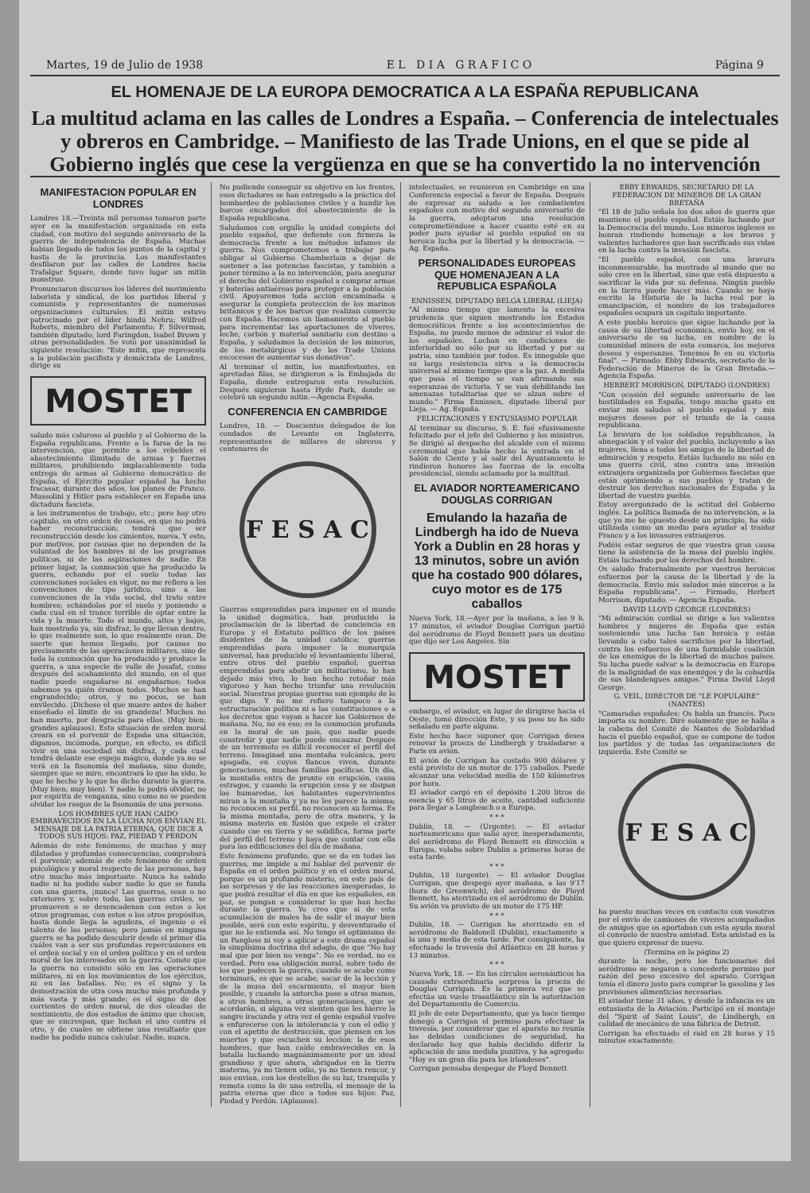Martes, 19 de Julio de 1938 E L D I A G R A F I C O Página 9
EL HOMENAJE DE LA EUROPA DEMOCRATICA A LA ESPAÑA REPUBLICANA
La multitud aclama en las calles de Londres a España. – Conferencia de intelectuales y obreros en Cambridge. – Manifiesto de las Trade Unions, en el que se pide al Gobierno inglés que cese la vergüenza en que se ha convertido la no intervención
MANIFESTACION POPULAR EN LONDRES
Londres 18.—Treinta mil personas tomaron parte ayer en la manifestación organizada en esta ciudad, con motivo del segundo aniversario de la guerra de independencia de España. Muchas habían llegado de todos los puntos de la capital y hasta de la provincia. Los manifestantes desfilaron por las calles de Londres hacia Trafalgar Square, donde tuvo lugar un mitin monstruo.
Pronunciaron discursos los líderes del movimiento laborista y sindical, de los partidos liberal y comunista y representantes de numerosas organizaciones culturales. El mitin estuvo patrocinado por el líder hindú Nehru; Wilfred Roberts, miembro del Parlamento; F. Silverman, también diputado; lord Faringdon, Isabel Brown y otras personalidades. Se votó por unanimidad la siguiente resolución: "Este mitin, que representa a la población pacifista y demócrata de Londres, dirige su
MOSTET
saludo más caluroso al pueblo y al Gobierno de la España republicana. Frente a la farsa de la no intervención, que permite a los rebeldes el abastecimiento ilimitado de armas y fuerzas militares, prohibiendo implacablemente toda entrega de armas al Gobierno democrático de España, el Ejército popular español ha hecho fracasar, durante dos años, los planes de Franco. Mussolini y Hitler para establecer en España una dictadura fascista.
a los instrumentos de trabajo, etc.; pero hay otro capítulo, en otro orden de cosas, en que no podrá haber reconstrucción; tendrá que ser reconstrucción desde los cimientos, nueva. Y esto, por motivos, por causas que no dependen de la voluntad de los hombres ni de los programas políticos, ni de las aspiraciones de nadie. En primer lugar, la conmoción que ha producido la guerra, echando por el suelo todas las convenciones sociales en vigor, no me refiero a las convenciones de tipo jurídico, sino a las convenciones de la vida social, del trato entre hombres; echándolas por el suelo y poniendo a cada cual en el trance terrible de optar entre la vida y la muerte. Todo el mundo, altos y bajos, han mostrado ya, sin disfraz, lo que llevan dentro, lo que realmente son, lo que realmente eran. De suerte que hemos llegado, por causas no precisamente de las operaciones militares, sino de toda la conmoción que ha producido y produce la guerra, a una especie de valle de Josafat, como después del acabamiento del mundo, en el que nadie puede engañarse ni engañarnos; todos sabemos ya quién éramos todos. Muchos se han engrandecido; otros, y no pocos, se han envilecido. ¡Dichoso el que muere antes de haber enseñado el límite de su grandeza! Muchos no han muerto, por desgracia para ellos. (Muy bien; grandes aplausos). Esta situación de orden moral creará en el porvenir de España una situación, digamos, incómoda, porque, en efecto, es difícil vivir en una sociedad sin disfraz, y cada cual tendrá delante ese espejo mágico, donde ya no se verá en la fisonomía del mañana, sino donde, siempre que se mire, encontrará lo que ha sido, lo que he hecho y lo que ha dicho durante la guerra. (Muy bien; muy bien). Y nadie lo podrá olvidar, no por espíritu de venganza, sino como no se pueden olvidar los rasgos de la fisonomía de una persona.
LOS HOMBRES QUE HAN CAIDO EMBRAVECIDOS EN LA LUCHA NOS ENVIAN EL MENSAJE DE LA PATRIA ETERNA, QUE DICE A TODOS SUS HIJOS: PAZ, PIEDAD Y PERDON
Además de este fenómeno, de muchas y muy dilatadas y profundas consecuencias, comprobará el porvenir; además de este fenómeno de orden psicológico y moral respecto de las personas, hay otro mucho más importante. Nunca ha sabido nadie ni ha podido saber nadie lo que se funda con una guerra, ¡nunca! Las guerras, sean o no exteriores y, sobre todo, las guerras civiles, se promueven o se desencadenan con estos o los otros programas, con estos o los otros propósitos, hasta donde llega la agudeza, el ingenio o el talento de las personas; pero jamás en ninguna guerra se ha podido descubrir desde el primer día cuáles van a ser sus profundas repercusiones en el orden social y en el orden político y en el orden moral de los interesados en la guerra. Conste que la guerra no consiste sólo en las operaciones militares, ni en los movimientos de los ejércitos, ni en las batallas. No; es el signo y la demostración de otra cosa mucho más profunda y más vasta y más grande; es el signo de dos corrientes de orden moral, de dos oleadas de sentimiento, de dos estados de ánimo que chocan, que se encrespan, que luchan el uno contra el otro, y de cuales se obtiene una resultante que nadie ha podido nunca calcular. Nadie, nunca.
No pudiendo conseguir su objetivo en los frentes, esos dictadores se han entregado a la práctica del bombardeo de poblaciones civiles y a hundir los barcos encargados del abastecimiento de la España republicana.
Saludamos con orgullo la unidad completa del pueblo español, que defiende con firmeza la democracia frente a los métodos infames de guerra. Nos comprometemos a trabajar para obligar al Gobierno Chamberlain a dejar de sostener a las potencias fascistas, y también a poner término a la no intervención, para asegurar el derecho del Gobierno español a comprar armas y baterías antiaéreas para proteger a la población civil. Apoyaremos toda acción encaminada a asegurar la completa protección de los marinos británicos y de los barcos que realizan comercio con España. Hacemos un llamamiento al pueblo para incrementar las aportaciones de víveres, leche, carbón y material sanitario con destino a España, y saludamos la decisión de los mineros, de los metalúrgicos y de los Trade Unions escocesas de aumentar sus donativos".
Al terminar el mitin, los manifestantes, en apretadas filas, se dirigieron a la Embajada de España, donde entregaron esta resolución. Después siguieron hasta Hyde Park, donde se celebró un segundo mitin.—Agencia España.
CONFERENCIA EN CAMBRIDGE
Londres, 18. — Doscientos delegados de los condados de Levante en Inglaterra, representantes de millares de obreros y centenares de
F E S A C
Guerras emprendidas para imponer en el mundo la unidad dogmática, han producido la proclamación de la libertad de conciencia en Europa y el Estatuto político de los países disidentes de la unidad católica; guerras emprendidas para imponer la monarquía universal, han producido el levantamiento liberal, entre otros del pueblo español; guerras emprendidas para abatir un militarismo, lo han dejado más vivo, lo han hecho retoñar más vigoroso y han hecho triunfar una revolución social. Nuestras propias guerras son ejemplo de lo que digo. Y no me refiero tampoco a la estructuración política ni a las constituciones o a los decretos que vayan a hacer los Gobiernos de mañana. No, no es eso; es la conmoción profunda en la moral de un país, que nadie puede constreñir y que nadie puede encauzar. Después de un terremoto es difícil reconocer el perfil del terreno. Imaginad una montaña volcánica, pero apagada, en cuyos flancos viven, durante generaciones, muchas familias pacíficas. Un día, la montaña entra de pronto en erupción, causa estragos, y cuando la erupción cesa y se disipan las humaredas, los habitantes supervivientes miran a la montaña y ya no les parece la misma; no reconocen su perfil, no reconocen su forma. Es la misma montaña, pero de otra manera, y la misma materia en fusión que expele el cráter cuando cae en tierra y se solidifica, forma parte del perfil del terreno y haya que contar con ella para las edificaciones del día de mañana.
Este fenómeno profundo, que se da en todas las guerras, me impide a mí hablar del porvenir de España en el orden político y en el orden moral, porque es un profundo misterio, en este país de las sorpresas y de las reacciones inesperadas, lo que podrá resultar el día en que los españoles, en paz, se pongan a considerar lo que han hecho durante la guerra. Yo creo que si de esta acumulación de males ha de salir el mayor bien posible, será con este espíritu, y desventurado el que no lo entienda así. No tengo el optimismo de un Pangloss ni voy a aplicar a este drama español la simplísima doctrina del adagio, de que "No hay mal que por bien no venga". No es verdad, no es verdad. Pero esa obligación moral, sobre todo de los que padecen la guerra, cuando se acabe como terminará, es que se acabe, sacar de la lección y de la musa del escarmiento, el mayor bien posible, y cuando la antorcha pase a otras manos, a otros hombres, a otras generaciones, que se acordarán, si alguna vez sienten que les hierve la sangre iracunda y otra vez el genio español vuelve a enfurecerse con la intolerancia y con el odio y con el apetito de destrucción, que piensen en los muertos y que escuchen su lección: la de esos hombres, que han caído embravecidos en la batalla luchando magnánimamente por un ideal grandioso y que ahora, abrigados en la tierra materna, ya no tienen odio, ya no tienen rencor, y nos envían, con los destellos de su luz, tranquila y remota como la de una estrella, el mensaje de la patria eterna que dice a todos sus hijos: Paz, Piedad y Perdón. (Aplausos).
intelectuales, se reunieron en Cambridge en una Conferencia especial a favor de España. Después de expresar su saludo a los combatientes españoles con motivo del segundo aniversario de la guerra, adoptaron una resolución comprometiéndose a hacer cuanto esté en su poder para ayudar al pueblo español en su heroica lucha por la libertad y la democracia. —Ag. España.
PERSONALIDADES EUROPEAS QUE HOMENAJEAN A LA REPUBLICA ESPAÑOLA
ENNISSEN, DIPUTADO BELGA LIBERAL (LIEJA)
"Al mismo tiempo que lamento la excesiva prudencia que siguen mostrando los Estados democráticos frente a los acontecimientos de España, no puedo menos de admirar el valor de los españoles. Luchan en condiciones de inferioridad no sólo por su libertad y por su patria, sino también por todos. Es innegable que su larga resistencia sirva a la democracia universal al mismo tiempo que a la paz. A medida que pasa el tiempo se van afirmando sus esperanzas de victoria. Y se van debilitando las amenazas totalitarias que se alzan sobre el mundo." Firma Ennissen, diputado liberal por Lieja. — Ag. España.
FELICITACIONES Y ENTUSIASMO POPULAR
Al terminar su discurso, S. E. fué efusivamente felicitado por el jefe del Gobierno y los ministros. Se dirigió al despacho del alcalde con el mismo ceremonial que había hecho la entrada en el Salón de Ciento y al salir del Ayuntamiento le rindieron honores las fuerzas de la escolta presidencial, siendo aclamado por la multitud.
EL AVIADOR NORTEAMERICANO DOUGLAS CORRIGAN
Emulando la hazaña de Lindbergh ha ido de Nueva York a Dublin en 28 horas y 13 minutos, sobre un avión que ha costado 900 dólares, cuyo motor es de 175 caballos
Nueva York, 18.—Ayer por la mañana, a las 9 h. 17 minutos, el aviador Douglas Corrigan partió del aeródromo de Floyd Bennett para un destino que dijo ser Los Angeles. Sin
MOSTET
embargo, el aviador, en lugar de dirigirse hacia el Oeste, tomó dirección Este, y su paso no ha sido señalado en parte alguna.
Este hecho hace suponer que Corrigan desea renovar la proeza de Lindbergh y trasladarse a París en avión.
El avión de Corrigan ha costado 900 dólares y está provisto de un motor de 175 caballos. Puede alcanzar una velocidad media de 150 kilómetros por hora.
El aviador cargó en el depósito 1.200 litros de esencia y 65 litros de aceite, cantidad suficiente para llegar a Longbeach o a Europa.
* * *
Dublin, 18. — (Urgente). — El aviador norteamericano que salió ayer, inesperadamente, del aeródromo de Floyd Bennett en dirección a Europa, volaba sobre Dublin a primeras horas de esta tarde.
* * *
Dublin, 18 (urgente). — El aviador Douglas Corrigan, que despegó ayer mañana, a las 9'17 (hora de Greenwich), del aeródromo de Floyd Bennett, ha aterrizado en el aeródromo de Dublin. Su avión va provisto de un motor de 175 HP.
* * *
Dublin, 18. — Corrigan ha aterrizado en el aeródromo de Baldonell (Dublin), exactamente a la una y media de esta tarde. Por consiguiente, ha efectuado la travesía del Atlántico en 28 horas y 13 minutos.
* * *
Nueva York, 18. — En los círculos aeronáuticos ha causado extraordinaria sorpresa la proeza de Douglas Corrigan. Es la primera vez que se efectúa un vuelo trasatlántico sin la autorización del Departamento de Comercio.
El jefe de este Departamento, que ya hace tiempo denegó a Corrigan el permiso para efectuar la travesía, por considerar que el aparato no reunía las debidas condiciones de seguridad, ha declarado hoy que había decidido diferir la aplicación de una medida punitiva, y ha agregado: "Hoy es un gran día para los irlandeses".
Corrigan pensaba despegar de Floyd Bennett
EBBY ERWARDS, SECRETARIO DE LA FEDERACION DE MINEROS DE LA GRAN BRETAÑA
"El 18 de julio señala los dos años de guerra que mantiene el pueblo español. Estáis luchando por la Democracia del mundo. Los mineros ingleses se honran rindiendo homenaje a los bravos y valientes luchadores que han sacrificado sus vidas en la lucha contra la invasión fascista.
"El pueblo español, con una bravura inconmensurable, ha mostrado al mundo que no sólo cree en la libertad, sino que está dispuesto a sacrificar la vida por su defensa. Ningún pueblo en la tierra puede hacer más. Cuando se haya escrito la Historia de la lucha real por la emancipación, el nombre de los trabajadores españoles ocupará un capítulo importante.
A este pueblo heroico que sigue luchando por la causa de su libertad económica, envío hoy, en el aniversario de su lucha, en nombre de la comunidad minera de esta comarca, los mejores deseos y esperanzas. Tenemos fe en su victoria final". — Firmado: Ebby Edwards, secretario de la Federación de Mineros de la Gran Bretaña.—Agencia España.
HERBERT MORRISON, DIPUTADO (LONDRES)
"Con ocasión del segundo aniversario de las hostilidades en España, tengo mucho gusto en enviar mis saludos al pueblo español y mis mejores deseos por el triunfo de la causa republicana.
La bravura de los soldados republicanos, la abnegación y el valor del pueblo, incluyendo a las mujeres, llena a todos los amigos de la libertad de admiración y respeto. Estáis luchando no sólo en una guerra civil, sino contra una invasión extranjera organizada por Gobiernos fascistas que están oprimiendo a sus pueblos y tratan de destruir los derechos nacionales de España y la libertad de vuestro pueblo.
Estoy avergonzado de la actitud del Gobierno inglés. La política llamada de no intervención, a la que yo me he opuesto desde un principio, ha sido utilizada como un medio para ayudar al traidor Franco y a los invasores extranjeros.
Podéis estar seguros de que vuestra gran causa tiene la asistencia de la masa del pueblo inglés. Estáis luchando por los derechos del hombre.
Os saludo fraternalmente por vuestros heroicos esfuerzos por la causa de la libertad y de la democracia. Envío mis saludos más sinceros a la España republicana". — Firmado, Herbert Morrison, diputado. — Agencia España.
DAVID LLOYD GEORGE (LONDRES)
"Mi admiración cordial se dirige a los valientes hombres y mujeres de España que están sosteniendo una lucha tan heroica y están llevando a cabo tales sacrificios por la libertad, contra los esfuerzos de una formidable coalición de los enemigos de la libertad de muchos países. Su lucha puede salvar a la democracia en Europa de la malignidad de sus enemigos y de la cobardía de sus blandengues amigos." Firma David Lloyd George.
G. VEIL, DIRECTOR DE "LE POPULAIRE" (NANTES)
"Camaradas españoles: Os habla un francés. Poco importa su nombre. Diré solamente que se halla a la cabeza del Comité de Nantes de Solidaridad hacia el pueblo español, que se compone de todos los partidos y de todas las organizaciones de izquierda. Este Comité se
F E S A C
ha puesto muchas veces en contacto con vosotros por el envío de camiones de víveres acompañados de amigos que os aportaban con esta ayuda moral el consuelo de nuestra amistad. Esta amistad es la que quiero expresar de nuevo.
(Termina en la página 2)
durante la noche, pero los funcionarios del aeródromo se negaron a concederle permiso por razón del peso excesivo del aparato. Corrigan tenía el dinero justo para comprar la gasolina y las provisiones alimenticias necesarias.
El aviador tiene 31 años, y desde la infancia es un entusiasta de la Aviación. Participó en el montaje del "Spirit of Saint Louis", de Lindbergh, en calidad de mecánico de una fábrica de Detroit.
Corrigan ha efectuado el raid en 28 horas y 15 minutos exactamente.